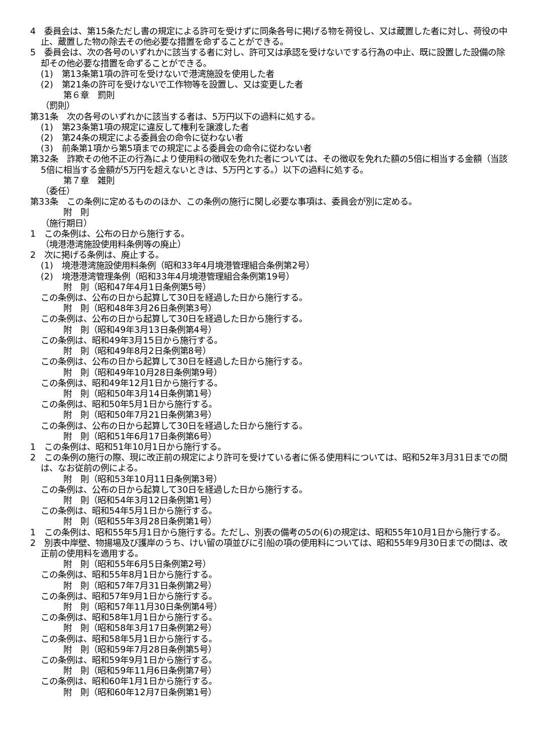4　委員会は、第15条ただし書の規定による許可を受けずに同条各号に掲げる物を荷役し、又は蔵置した者に対し、荷役の中止、蔵置した物の除去その他必要な措置を命ずることができる。
5　委員会は、次の各号のいずれかに該当する者に対し、許可又は承認を受けないでする行為の中止、既に設置した設備の除却その他必要な措置を命ずることができる。
(1)　第13条第1項の許可を受けないで港湾施設を使用した者
(2)　第21条の許可を受けないで工作物等を設置し、又は変更した者
第６章　罰則
（罰則）
第31条　次の各号のいずれかに該当する者は、5万円以下の過料に処する。
(1)　第23条第1項の規定に違反して権利を譲渡した者
(2)　第24条の規定による委員会の命令に従わない者
(3)　前条第1項から第5項までの規定による委員会の命令に従わない者
第32条　詐欺その他不正の行為により使用料の徴収を免れた者については、その徴収を免れた額の5倍に相当する金額（当該5倍に相当する金額が5万円を超えないときは、5万円とする。）以下の過料に処する。
第７章　雑則
（委任）
第33条　この条例に定めるもののほか、この条例の施行に関し必要な事項は、委員会が別に定める。
附　則
（施行期日）
1　この条例は、公布の日から施行する。
（境港港湾施設使用料条例等の廃止）
2　次に掲げる条例は、廃止する。
(1)　境港港湾施設使用料条例（昭和33年4月境港管理組合条例第2号）
(2)　境港港湾管理条例（昭和33年4月境港管理組合条例第19号）
附　則（昭和47年4月1日条例第5号）
この条例は、公布の日から起算して30日を経過した日から施行する。
附　則（昭和48年3月26日条例第3号）
この条例は、公布の日から起算して30日を経過した日から施行する。
附　則（昭和49年3月13日条例第4号）
この条例は、昭和49年3月15日から施行する。
附　則（昭和49年8月2日条例第8号）
この条例は、公布の日から起算して30日を経過した日から施行する。
附　則（昭和49年10月28日条例第9号）
この条例は、昭和49年12月1日から施行する。
附　則（昭和50年3月14日条例第1号）
この条例は、昭和50年5月1日から施行する。
附　則（昭和50年7月21日条例第3号）
この条例は、公布の日から起算して30日を経過した日から施行する。
附　則（昭和51年6月17日条例第6号）
1　この条例は、昭和51年10月1日から施行する。
2　この条例の施行の際、現に改正前の規定により許可を受けている者に係る使用料については、昭和52年3月31日までの間は、なお従前の例による。
附　則（昭和53年10月11日条例第3号）
この条例は、公布の日から起算して30日を経過した日から施行する。
附　則（昭和54年3月12日条例第1号）
この条例は、昭和54年5月1日から施行する。
附　則（昭和55年3月28日条例第1号）
1　この条例は、昭和55年5月1日から施行する。ただし、別表の備考の5の(6)の規定は、昭和55年10月1日から施行する。
2　別表中岸壁、物揚場及び護岸のうち、けい留の項並びに引船の項の使用料については、昭和55年9月30日までの間は、改正前の使用料を適用する。
附　則（昭和55年6月5日条例第2号）
この条例は、昭和55年8月1日から施行する。
附　則（昭和57年7月31日条例第2号）
この条例は、昭和57年9月1日から施行する。
附　則（昭和57年11月30日条例第4号）
この条例は、昭和58年1月1日から施行する。
附　則（昭和58年3月17日条例第2号）
この条例は、昭和58年5月1日から施行する。
附　則（昭和59年7月28日条例第5号）
この条例は、昭和59年9月1日から施行する。
附　則（昭和59年11月6日条例第7号）
この条例は、昭和60年1月1日から施行する。
附　則（昭和60年12月7日条例第1号）